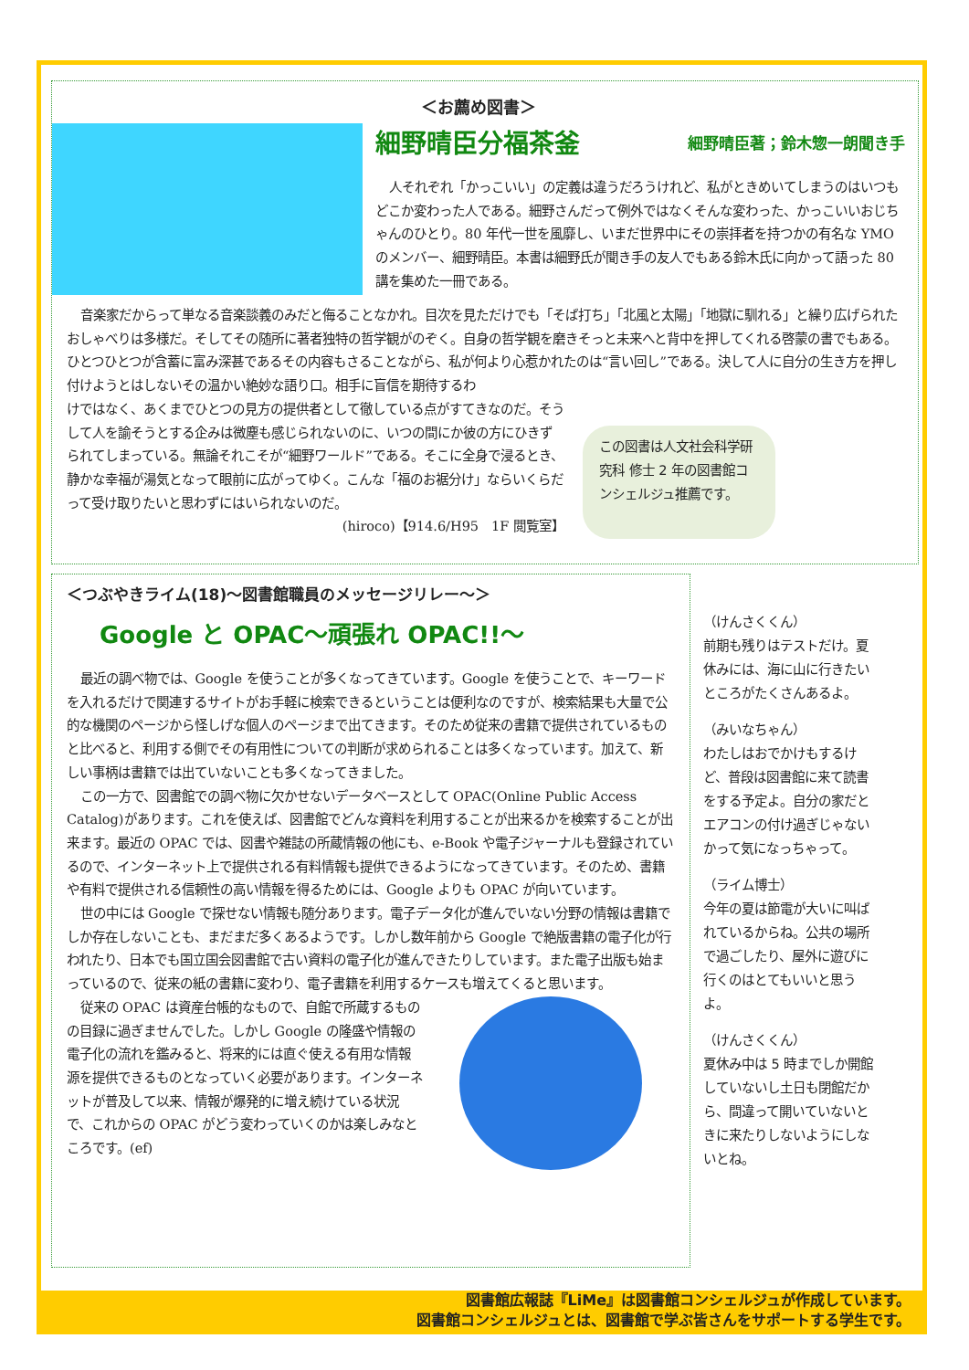＜お薦め図書＞
細野晴臣分福茶釜 細野晴臣著；鈴木惣一朗聞き手
人それぞれ「かっこいい」の定義は違うだろうけれど、私がときめいてしまうのはいつもどこか変わった人である。細野さんだって例外ではなくそんな変わった、かっこいいおじちゃんのひとり。80 年代一世を風靡し、いまだ世界中にその崇拝者を持つかの有名な YMO のメンバー、細野晴臣。本書は細野氏が聞き手の友人でもある鈴木氏に向かって語った 80 講を集めた一冊である。
音楽家だからって単なる音楽談義のみだと侮ることなかれ。目次を見ただけでも「そば打ち」「北風と太陽」「地獄に馴れる」と繰り広げられたおしゃべりは多様だ。そしてその随所に著者独特の哲学観がのぞく。自身の哲学観を磨きそっと未来へと背中を押してくれる啓蒙の書でもある。ひとつひとつが含蓄に富み深甚であるその内容もさることながら、私が何より心惹かれたのは“言い回し”である。決して人に自分の生き方を押し付けようとはしないその温かい絶妙な語り口。相手に盲信を期待するわ
けではなく、あくまでひとつの見方の提供者として徹している点がすてきなのだ。そうして人を諭そうとする企みは微塵も感じられないのに、いつの間にか彼の方にひきずられてしまっている。無論それこそが“細野ワールド”である。そこに全身で浸るとき、静かな幸福が湯気となって眼前に広がってゆく。こんな「福のお裾分け」ならいくらだって受け取りたいと思わずにはいられないのだ。
(hiroco)【914.6/H95　1F 閲覧室】
この図書は人文社会科学研究科 修士 2 年の図書館コンシェルジュ推薦です。
＜つぶやきライム(18)～図書館職員のメッセージリレー～＞
Google と OPAC～頑張れ OPAC!!～
最近の調べ物では、Google を使うことが多くなってきています。Google を使うことで、キーワードを入れるだけで関連するサイトがお手軽に検索できるということは便利なのですが、検索結果も大量で公的な機関のページから怪しげな個人のページまで出てきます。そのため従来の書籍で提供されているものと比べると、利用する側でその有用性についての判断が求められることは多くなっています。加えて、新しい事柄は書籍では出ていないことも多くなってきました。
この一方で、図書館での調べ物に欠かせないデータベースとして OPAC(Online Public Access Catalog)があります。これを使えば、図書館でどんな資料を利用することが出来るかを検索することが出来ます。最近の OPAC では、図書や雑誌の所蔵情報の他にも、e-Book や電子ジャーナルも登録されているので、インターネット上で提供される有料情報も提供できるようになってきています。そのため、書籍や有料で提供される信頼性の高い情報を得るためには、Google よりも OPAC が向いています。
世の中には Google で探せない情報も随分あります。電子データ化が進んでいない分野の情報は書籍でしか存在しないことも、まだまだ多くあるようです。しかし数年前から Google で絶版書籍の電子化が行われたり、日本でも国立国会図書館で古い資料の電子化が進んできたりしています。また電子出版も始まっているので、従来の紙の書籍に変わり、電子書籍を利用するケースも増えてくると思います。
従来の OPAC は資産台帳的なもので、自館で所蔵するものの目録に過ぎませんでした。しかし Google の隆盛や情報の電子化の流れを鑑みると、将来的には直ぐ使える有用な情報源を提供できるものとなっていく必要があります。インターネットが普及して以来、情報が爆発的に増え続けている状況で、これからの OPAC がどう変わっていくのかは楽しみなところです。(ef)
（けんさくくん）
前期も残りはテストだけ。夏休みには、海に山に行きたいところがたくさんあるよ。
（みいなちゃん）
わたしはおでかけもするけど、普段は図書館に来て読書をする予定よ。自分の家だとエアコンの付け過ぎじゃないかって気になっちゃって。
（ライム博士）
今年の夏は節電が大いに叫ばれているからね。公共の場所で過ごしたり、屋外に遊びに行くのはとてもいいと思うよ。
（けんさくくん）
夏休み中は 5 時までしか開館していないし土日も閉館だから、間違って開いていないときに来たりしないようにしないとね。
図書館広報誌『LiMe』は図書館コンシェルジュが作成しています。
図書館コンシェルジュとは、図書館で学ぶ皆さんをサポートする学生です。